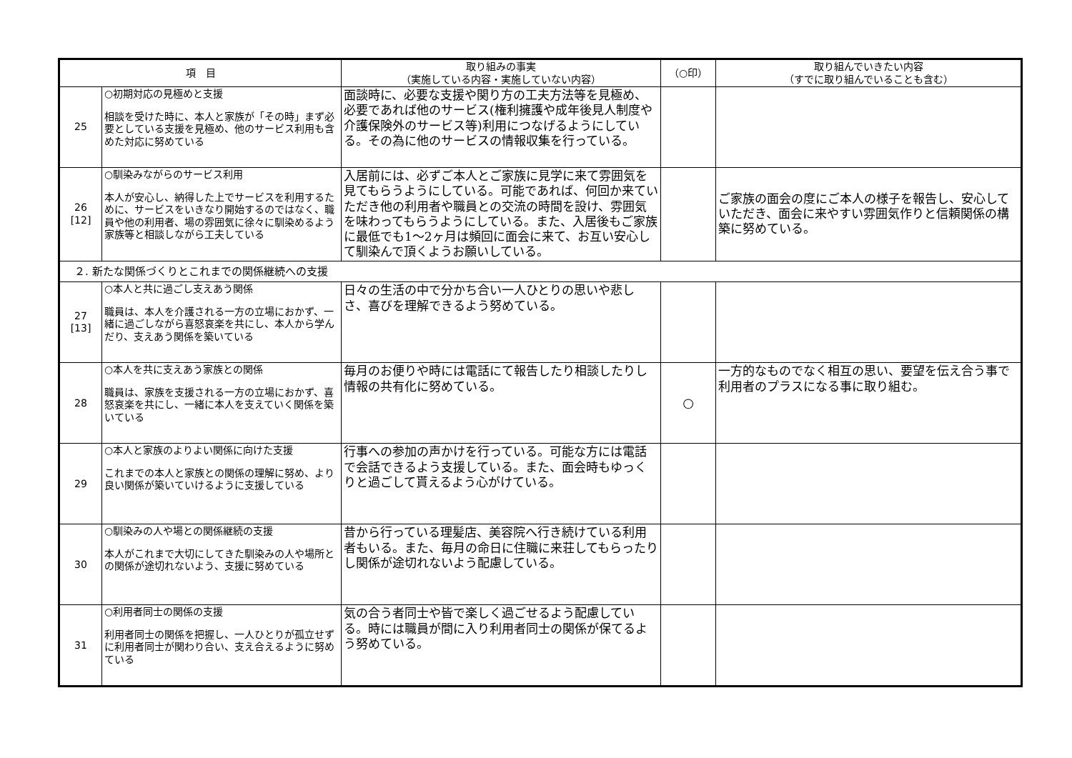| 項 目 | | 取り組みの事実 （実施している内容・実施していない内容） | （○印） | 取り組んでいきたい内容 （すでに取り組んでいることも含む） |
| --- | --- | --- | --- | --- |
| 25 | ○初期対応の見極めと支援 相談を受けた時に、本人と家族が「その時」まず必要としている支援を見極め、他のサービス利用も含めた対応に努めている | 面談時に、必要な支援や関り方の工夫方法等を見極め、必要であれば他のサービス(権利擁護や成年後見人制度や介護保険外のサービス等)利用につなげるようにしている。その為に他のサービスの情報収集を行っている。 | | |
| 26 [12] | ○馴染みながらのサービス利用 本人が安心し、納得した上でサービスを利用するために、サービスをいきなり開始するのではなく、職員や他の利用者、場の雰囲気に徐々に馴染めるよう家族等と相談しながら工夫している | 入居前には、必ずご本人とご家族に見学に来て雰囲気を見てもらうようにしている。可能であれば、何回か来ていただき他の利用者や職員との交流の時間を設け、雰囲気を味わってもらうようにしている。また、入居後もご家族に最低でも1～2ヶ月は頻回に面会に来て、お互い安心して馴染んで頂くようお願いしている。 | | ご家族の面会の度にご本人の様子を報告し、安心していただき、面会に来やすい雰囲気作りと信頼関係の構築に努めている。 |
| ２. 新たな関係づくりとこれまでの関係継続への支援 | | | | |
| 27 [13] | ○本人と共に過ごし支えあう関係 職員は、本人を介護される一方の立場におかず、一緒に過ごしながら喜怒哀楽を共にし、本人から学んだり、支えあう関係を築いている | 日々の生活の中で分かち合い一人ひとりの思いや悲しさ、喜びを理解できるよう努めている。 | | |
| 28 | ○本人を共に支えあう家族との関係 職員は、家族を支援される一方の立場におかず、喜怒哀楽を共にし、一緒に本人を支えていく関係を築いている | 毎月のお便りや時には電話にて報告したり相談したりし情報の共有化に努めている。 | ○ | 一方的なものでなく相互の思い、要望を伝え合う事で利用者のプラスになる事に取り組む。 |
| 29 | ○本人と家族のよりよい関係に向けた支援 これまでの本人と家族との関係の理解に努め、より良い関係が築いていけるように支援している | 行事への参加の声かけを行っている。可能な方には電話で会話できるよう支援している。また、面会時もゆっくりと過ごして貰えるよう心がけている。 | | |
| 30 | ○馴染みの人や場との関係継続の支援 本人がこれまで大切にしてきた馴染みの人や場所との関係が途切れないよう、支援に努めている | 昔から行っている理髪店、美容院へ行き続けている利用者もいる。また、毎月の命日に住職に来荘してもらったりし関係が途切れないよう配慮している。 | | |
| 31 | ○利用者同士の関係の支援 利用者同士の関係を把握し、一人ひとりが孤立せずに利用者同士が関わり合い、支え合えるように努めている | 気の合う者同士や皆で楽しく過ごせるよう配慮している。時には職員が間に入り利用者同士の関係が保てるよう努めている。 | | |